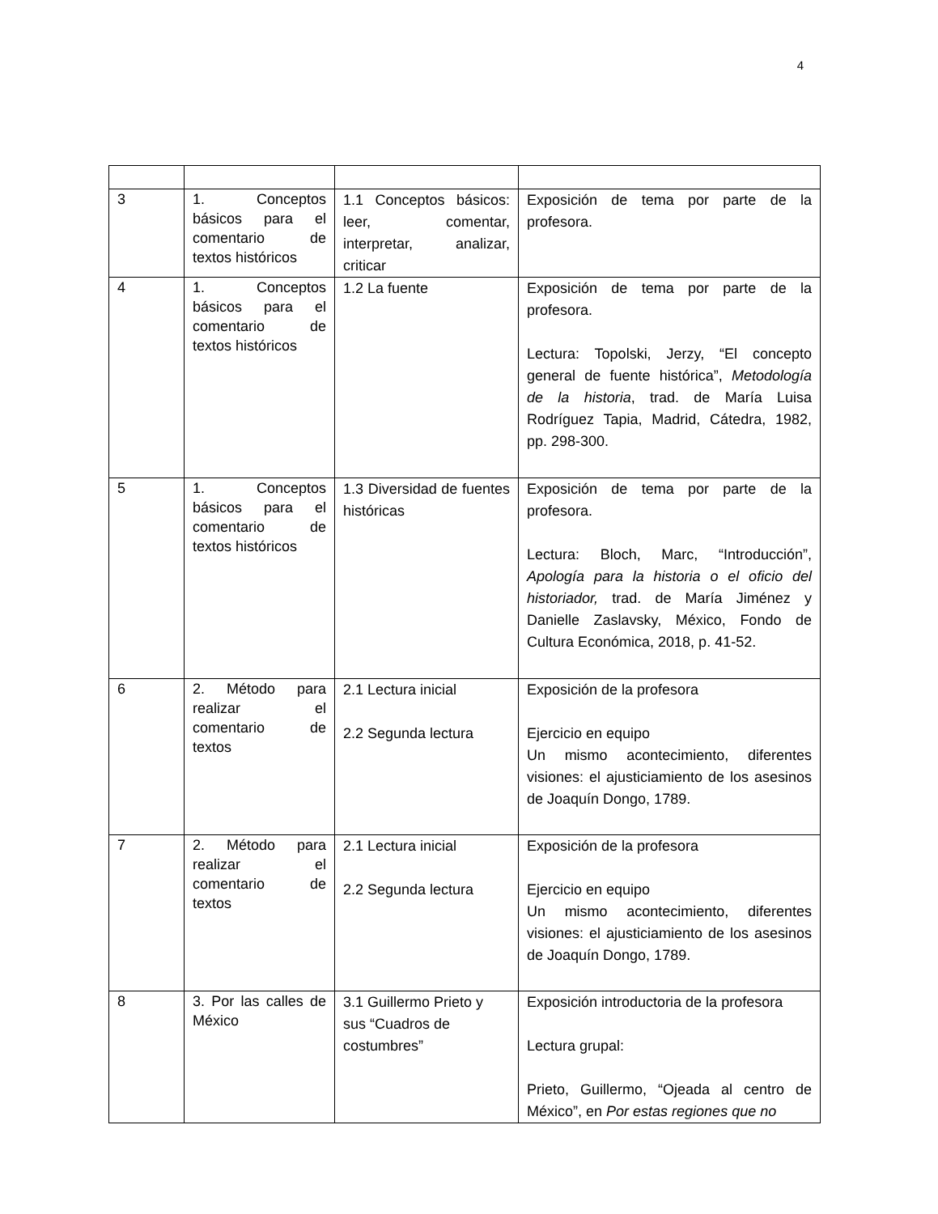4
| 3 | 1. Conceptos básicos para el comentario de textos históricos | 1.1 Conceptos básicos: leer, comentar, interpretar, analizar, criticar | Exposición de tema por parte de la profesora. |
| 4 | 1. Conceptos básicos para el comentario de textos históricos | 1.2 La fuente | Exposición de tema por parte de la profesora. Lectura: Topolski, Jerzy, “El concepto general de fuente histórica”, Metodología de la historia , trad. de María Luisa Rodríguez Tapia, Madrid, Cátedra, 1982, pp. 298-300. |
| 5 | 1. Conceptos básicos para el comentario de textos históricos | 1.3 Diversidad de fuentes históricas | Exposición de tema por parte de la profesora. Lectura: Bloch, Marc, “Introducción”, Apología para la historia o el oficio del historiador, trad. de María Jiménez y Danielle Zaslavsky, México, Fondo de Cultura Económica, 2018, p. 41-52. |
| 6 | 2. Método para realizar el comentario de textos | 2.1 Lectura inicial 2.2 Segunda lectura | Exposición de la profesora Ejercicio en equipo Un mismo acontecimiento, diferentes visiones: el ajusticiamiento de los asesinos de Joaquín Dongo, 1789. |
| 7 | 2. Método para realizar el comentario de textos | 2.1 Lectura inicial 2.2 Segunda lectura | Exposición de la profesora Ejercicio en equipo Un mismo acontecimiento, diferentes visiones: el ajusticiamiento de los asesinos de Joaquín Dongo, 1789. |
| 8 | 3. Por las calles de México | 3.1 Guillermo Prieto y sus “Cuadros de costumbres” | Exposición introductoria de la profesora Lectura grupal: Prieto, Guillermo, “Ojeada al centro de México”, en Por estas regiones que no |